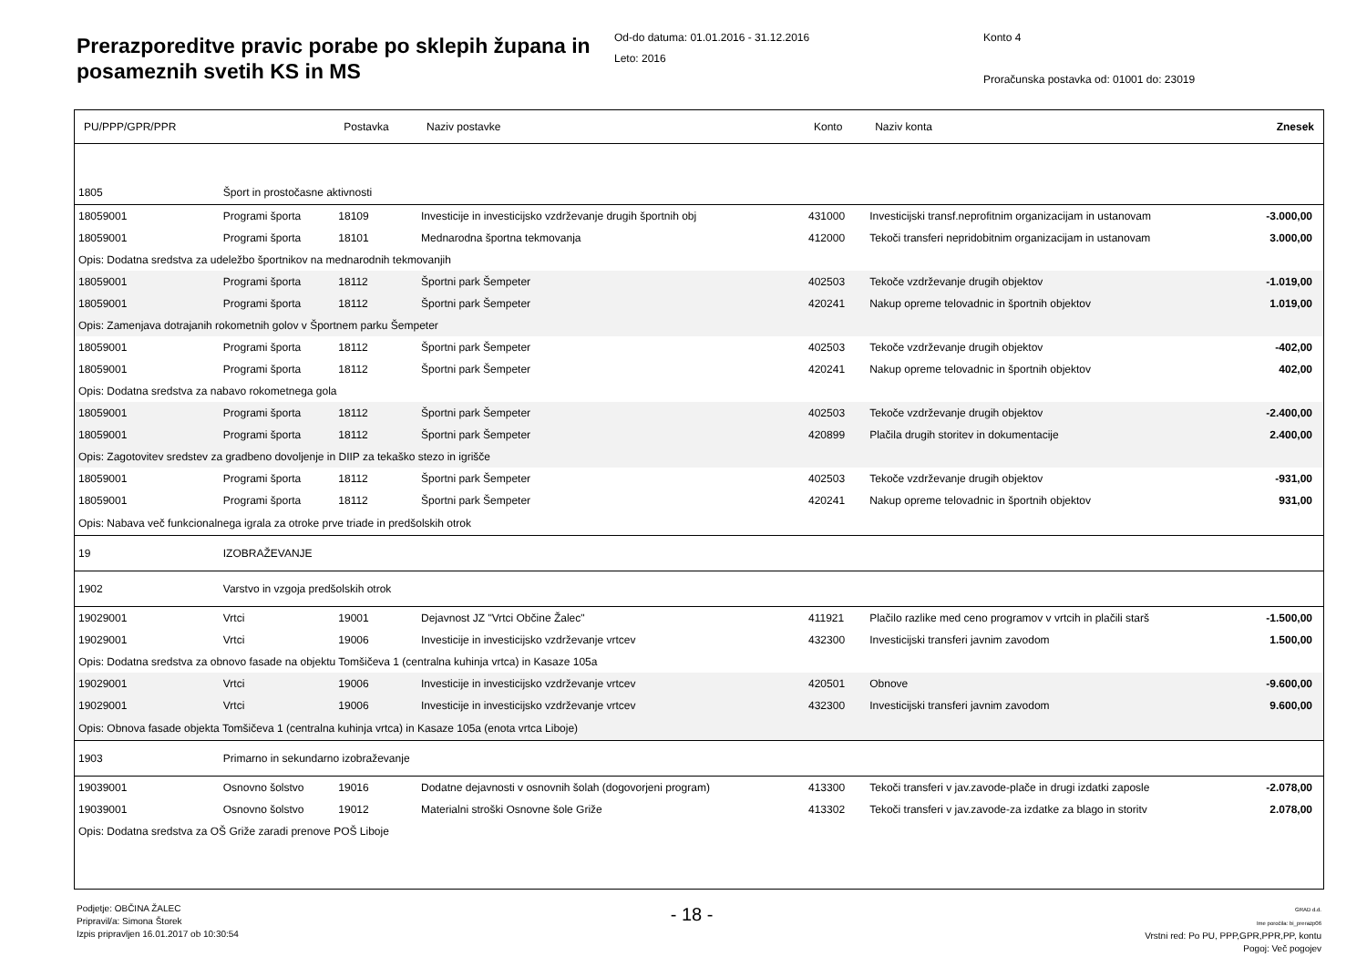Prerazporeditve pravic porabe po sklepih župana in posameznih svetih KS in MS
Od-do datuma: 01.01.2016 - 31.12.2016
Leto: 2016
Konto 4
Proračunska postavka od: 01001 do: 23019
| PU/PPP/GPR/PPR | | Postavka | Naziv postavke | Konto | Naziv konta | Znesek |
| --- | --- | --- | --- | --- | --- | --- |
| 1805 | Šport in prostočasne aktivnosti | | | | | |
| 18059001 | Programi športa | 18109 | Investicije in investicijsko vzdrževanje drugih športnih obj | 431000 | Investicijski transf.neprofitnim organizacijam in ustanovam | -3.000,00 |
| 18059001 | Programi športa | 18101 | Mednarodna športna tekmovanja | 412000 | Tekoči transferi nepridobitnim organizacijam in ustanovam | 3.000,00 |
| Opis: Dodatna sredstva za udeležbo športnikov na mednarodnih tekmovanjih | | | | | | |
| 18059001 | Programi športa | 18112 | Športni park Šempeter | 402503 | Tekoče vzdrževanje drugih objektov | -1.019,00 |
| 18059001 | Programi športa | 18112 | Športni park Šempeter | 420241 | Nakup opreme telovadnic in športnih objektov | 1.019,00 |
| Opis: Zamenjava dotrajanih rokometnih golov v Športnem parku Šempeter | | | | | | |
| 18059001 | Programi športa | 18112 | Športni park Šempeter | 402503 | Tekoče vzdrževanje drugih objektov | -402,00 |
| 18059001 | Programi športa | 18112 | Športni park Šempeter | 420241 | Nakup opreme telovadnic in športnih objektov | 402,00 |
| Opis: Dodatna sredstva za nabavo rokometnega gola | | | | | | |
| 18059001 | Programi športa | 18112 | Športni park Šempeter | 402503 | Tekoče vzdrževanje drugih objektov | -2.400,00 |
| 18059001 | Programi športa | 18112 | Športni park Šempeter | 420899 | Plačila drugih storitev in dokumentacije | 2.400,00 |
| Opis: Zagotovitev sredstev za gradbeno dovoljenje in DIIP za tekaško stezo in igrišče | | | | | | |
| 18059001 | Programi športa | 18112 | Športni park Šempeter | 402503 | Tekoče vzdrževanje drugih objektov | -931,00 |
| 18059001 | Programi športa | 18112 | Športni park Šempeter | 420241 | Nakup opreme telovadnic in športnih objektov | 931,00 |
| Opis: Nabava več funkcionalnega igrala za otroke prve triade in predšolskih otrok | | | | | | |
| 19 | IZOBRAŽEVANJE | | | | | |
| 1902 | Varstvo in vzgoja predšolskih otrok | | | | | |
| 19029001 | Vrtci | 19001 | Dejavnost JZ "Vrtci Občine Žalec" | 411921 | Plačilo razlike med ceno programov v vrtcih in plačili starš | -1.500,00 |
| 19029001 | Vrtci | 19006 | Investicije in investicijsko vzdrževanje vrtcev | 432300 | Investicijski transferi javnim zavodom | 1.500,00 |
| Opis: Dodatna sredstva za obnovo fasade na objektu Tomšičeva 1 (centralna kuhinja vrtca) in Kasaze 105a | | | | | | |
| 19029001 | Vrtci | 19006 | Investicije in investicijsko vzdrževanje vrtcev | 420501 | Obnove | -9.600,00 |
| 19029001 | Vrtci | 19006 | Investicije in investicijsko vzdrževanje vrtcev | 432300 | Investicijski transferi javnim zavodom | 9.600,00 |
| Opis: Obnova fasade objekta Tomšičeva 1 (centralna kuhinja vrtca) in Kasaze 105a (enota vrtca Liboje) | | | | | | |
| 1903 | Primarno in sekundarno izobraževanje | | | | | |
| 19039001 | Osnovno šolstvo | 19016 | Dodatne dejavnosti v osnovnih šolah (dogovorjeni program) | 413300 | Tekoči transferi v jav.zavode-plače in drugi izdatki zaposle | -2.078,00 |
| 19039001 | Osnovno šolstvo | 19012 | Materialni stroški Osnovne šole Griže | 413302 | Tekoči transferi v jav.zavode-za izdatke za blago in storitv | 2.078,00 |
| Opis: Dodatna sredstva za OŠ Griže zaradi prenove POŠ Liboje | | | | | | |
Podjetje: OBČINA ŽALEC
Pripravil/a: Simona Štorek
Izpis pripravljen 16.01.2017 ob 10:30:54
- 18 -
GRAD d.d.
Ime poročila: bi_prerazp06
Vrstni red: Po PU, PPP,GPR,PPR,PP, kontu
Pogoj: Več pogojev